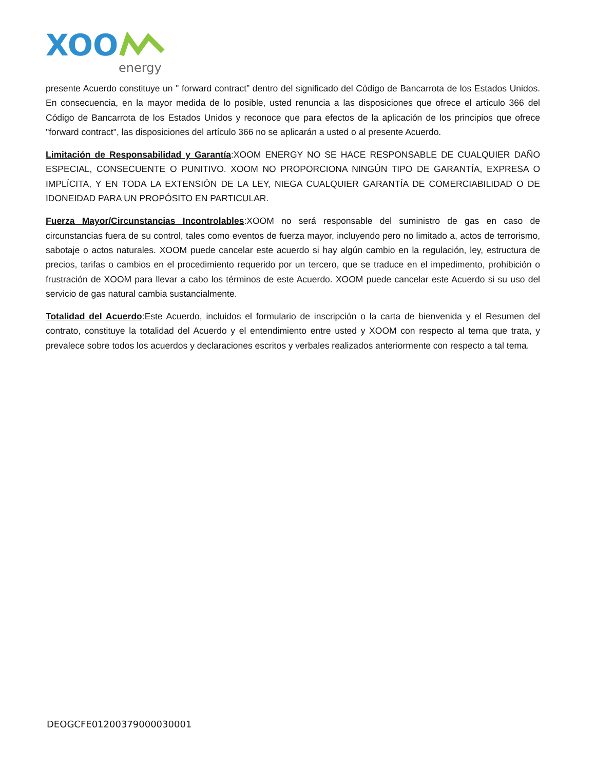XOO
energy
presente Acuerdo constituye un " forward contract” dentro del significado del Código de Bancarrota de los Estados Unidos. En consecuencia, en la mayor medida de lo posible, usted renuncia a las disposiciones que ofrece el artículo 366 del Código de Bancarrota de los Estados Unidos y reconoce que para efectos de la aplicación de los principios que ofrece "forward contract", las disposiciones del artículo 366 no se aplicarán a usted o al presente Acuerdo.
Limitación de Responsabilidad y Garantía:XOOM ENERGY NO SE HACE RESPONSABLE DE CUALQUIER DAÑO ESPECIAL, CONSECUENTE O PUNITIVO. XOOM NO PROPORCIONA NINGÚN TIPO DE GARANTÍA, EXPRESA O IMPLÍCITA, Y EN TODA LA EXTENSIÓN DE LA LEY, NIEGA CUALQUIER GARANTÍA DE COMERCIABILIDAD O DE IDONEIDAD PARA UN PROPÓSITO EN PARTICULAR.
Fuerza Mayor/Circunstancias Incontrolables:XOOM no será responsable del suministro de gas en caso de circunstancias fuera de su control, tales como eventos de fuerza mayor, incluyendo pero no limitado a, actos de terrorismo, sabotaje o actos naturales. XOOM puede cancelar este acuerdo si hay algún cambio en la regulación, ley, estructura de precios, tarifas o cambios en el procedimiento requerido por un tercero, que se traduce en el impedimento, prohibición o frustración de XOOM para llevar a cabo los términos de este Acuerdo. XOOM puede cancelar este Acuerdo si su uso del servicio de gas natural cambia sustancialmente.
Totalidad del Acuerdo:Este Acuerdo, incluidos el formulario de inscripción o la carta de bienvenida y el Resumen del contrato, constituye la totalidad del Acuerdo y el entendimiento entre usted y XOOM con respecto al tema que trata, y prevalece sobre todos los acuerdos y declaraciones escritos y verbales realizados anteriormente con respecto a tal tema.
DEOGCFE01200379000030001